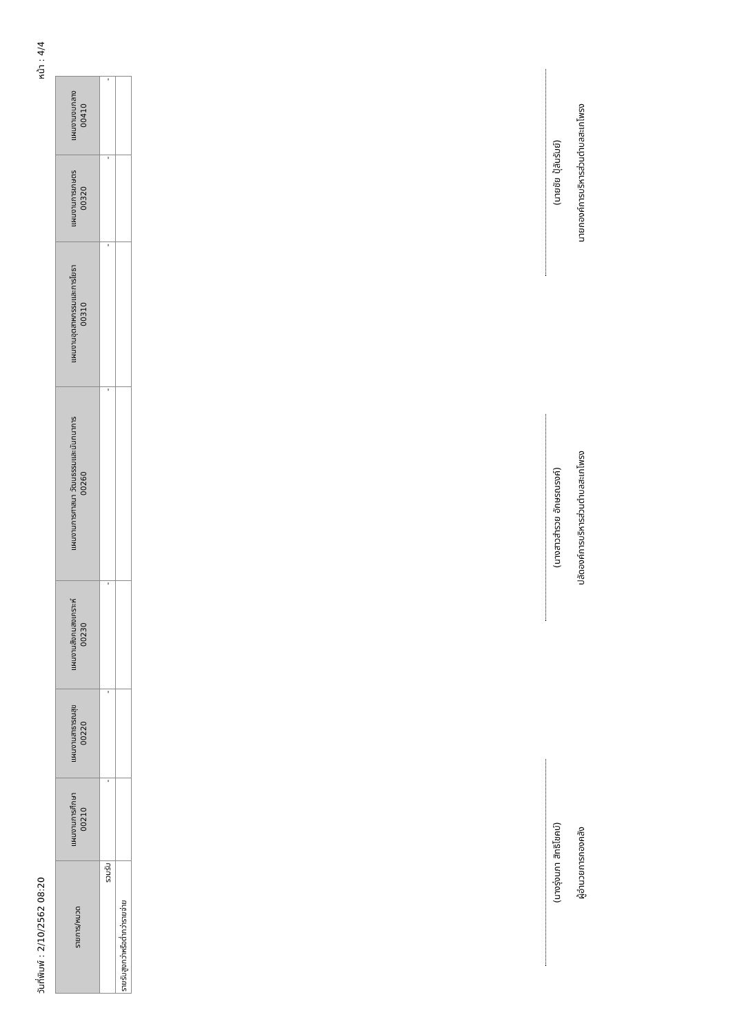วันที่พิมพ์ : 2/10/2562 08:20 หน้า : 4/4
| รายการ/หมวด | แผนงานการศึกษา 00210 | แผนงานสาธารณสุข 00220 | แผนงานสังคมสงเคราะห์ 00230 | แผนงานการศาสนา วัฒนธรรมและนันทนาการ 00260 | แผนงานอุตสาหกรรมและการโยธา 00310 | แผนงานการเกษตร 00320 | แผนงานงบกลาง 00410 |
| --- | --- | --- | --- | --- | --- | --- | --- |
| รวมรับ | - | - | - | - | - | - | - |
| รายรับสูงกว่าหรือต่ำกว่ารายจ่าย | | | | | | | |
(นางรุ่งนภา สิทธิโชคบ์)
ผู้อำนวยการกองคลัง
(นางสาวสำรวย อักษรณรงค์)
ปลัดองค์การบริหารส่วนตำบลสะเกโพรง
(นายชัย ปุ้ลันรัมย์)
นายกองค์การบริหารส่วนตำบลสะเกโพรง